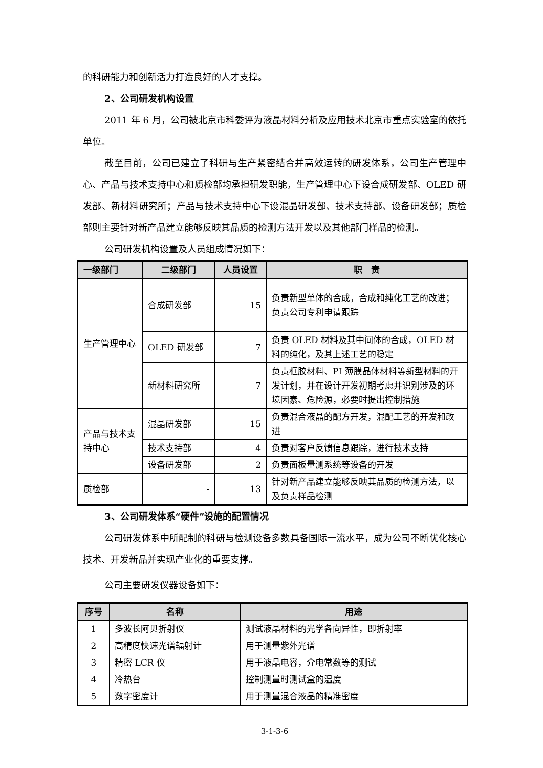的科研能力和创新活力打造良好的人才支撑。
2、公司研发机构设置
2011 年 6 月，公司被北京市科委评为液晶材料分析及应用技术北京市重点实验室的依托单位。
截至目前，公司已建立了科研与生产紧密结合并高效运转的研发体系，公司生产管理中心、产品与技术支持中心和质检部均承担研发职能，生产管理中心下设合成研发部、OLED 研发部、新材料研究所；产品与技术支持中心下设混晶研发部、技术支持部、设备研发部；质检部则主要针对新产品建立能够反映其品质的检测方法开发以及其他部门样品的检测。
公司研发机构设置及人员组成情况如下：
| 一级部门 | 二级部门 | 人员设置 | 职 责 |
| --- | --- | --- | --- |
| 生产管理中心 | 合成研发部 | 15 | 负责新型单体的合成，合成和纯化工艺的改进；负责公司专利申请跟踪 |
| | OLED 研发部 | 7 | 负责 OLED 材料及其中间体的合成，OLED 材料的纯化，及其上述工艺的稳定 |
| | 新材料研究所 | 7 | 负责框胶材料、PI 薄膜晶体材料等新型材料的开发计划，并在设计开发初期考虑并识别涉及的环境因素、危险源，必要时提出控制措施 |
| 产品与技术支持中心 | 混晶研发部 | 15 | 负责混合液晶的配方开发，混配工艺的开发和改进 |
| | 技术支持部 | 4 | 负责对客户反馈信息跟踪，进行技术支持 |
| | 设备研发部 | 2 | 负责面板量测系统等设备的开发 |
| 质检部 | - | 13 | 针对新产品建立能够反映其品质的检测方法，以及负责样品检测 |
3、公司研发体系“硬件”设施的配置情况
公司研发体系中所配制的科研与检测设备多数具备国际一流水平，成为公司不断优化核心技术、开发新品并实现产业化的重要支撑。
公司主要研发仪器设备如下：
| 序号 | 名称 | 用途 |
| --- | --- | --- |
| 1 | 多波长阿贝折射仪 | 测试液晶材料的光学各向异性，即折射率 |
| 2 | 高精度快速光谱辐射计 | 用于测量紫外光谱 |
| 3 | 精密 LCR 仪 | 用于液晶电容，介电常数等的测试 |
| 4 | 冷热台 | 控制测量时测试盒的温度 |
| 5 | 数字密度计 | 用于测量混合液晶的精准密度 |
3-1-3-6